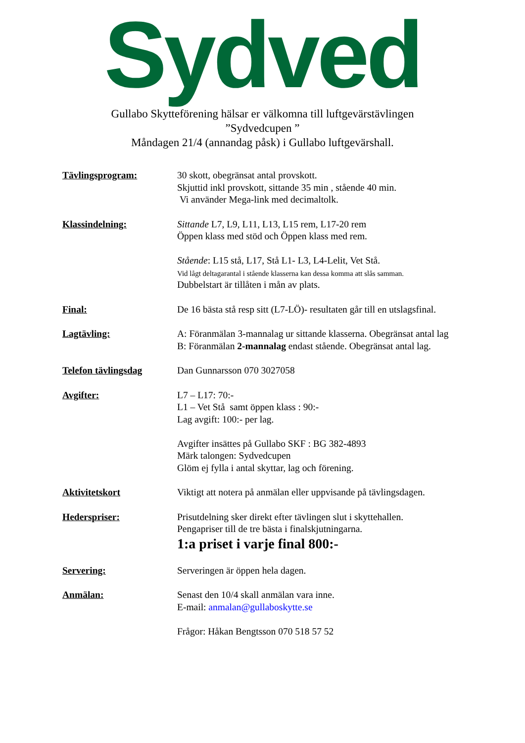Sydved
Gullabo Skytteförening hälsar er välkomna till luftgevärstävlingen
”Sydvedcupen ”
Måndagen 21/4 (annandag påsk) i Gullabo luftgevärshall.
| Tävlingsprogram: | 30 skott, obegränsat antal provskott. Skjuttid inkl provskott, sittande 35 min , stående 40 min. Vi använder Mega-link med decimaltolk. |
| Klassindelning: | Sittande L7, L9, L11, L13, L15 rem, L17-20 rem Öppen klass med stöd och Öppen klass med rem. Stående : L15 stå, L17, Stå L1- L3, L4-Lelit, Vet Stå. Vid lågt deltagarantal i stående klasserna kan dessa komma att slås samman. Dubbelstart är tillåten i mån av plats. |
| Final: | De 16 bästa stå resp sitt (L7-LÖ)- resultaten går till en utslagsfinal. |
| Lagtävling: | A: Föranmälan 3-mannalag ur sittande klasserna. Obegränsat antal lag B: Föranmälan 2-mannalag endast stående. Obegränsat antal lag. |
| Telefon tävlingsdag | Dan Gunnarsson 070 3027058 |
| Avgifter: | L7 – L17: 70:- L1 – Vet Stå samt öppen klass : 90:- Lag avgift: 100:- per lag. Avgifter insättes på Gullabo SKF : BG 382-4893 Märk talongen: Sydvedcupen Glöm ej fylla i antal skyttar, lag och förening. |
| Aktivitetskort | Viktigt att notera på anmälan eller uppvisande på tävlingsdagen. |
| Hederspriser: | Prisutdelning sker direkt efter tävlingen slut i skyttehallen. Pengapriser till de tre bästa i finalskjutningarna. 1:a priset i varje final 800:- |
| Servering: | Serveringen är öppen hela dagen. |
| Anmälan: | Senast den 10/4 skall anmälan vara inne. E-mail: anmalan@gullaboskytte.se Frågor: Håkan Bengtsson 070 518 57 52 |